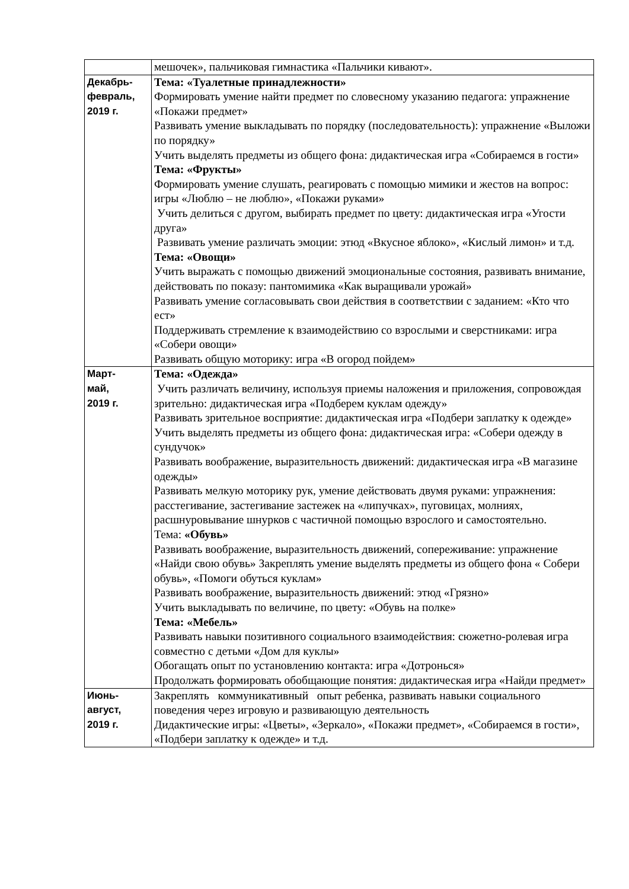| | мешочек», пальчиковая гимнастика «Пальчики кивают». |
| Декабрь- февраль, 2019 г. | Тема: «Туалетные принадлежности» Формировать умение найти предмет по словесному указанию педагога: упражнение «Покажи предмет» Развивать умение выкладывать по порядку (последовательность): упражнение «Выложи по порядку» Учить выделять предметы из общего фона: дидактическая игра «Собираемся в гости» Тема: «Фрукты» Формировать умение слушать, реагировать с помощью мимики и жестов на вопрос: игры «Люблю – не люблю», «Покажи руками» Учить делиться с другом, выбирать предмет по цвету: дидактическая игра «Угости друга» Развивать умение различать эмоции: этюд «Вкусное яблоко», «Кислый лимон» и т.д. Тема: «Овощи» Учить выражать с помощью движений эмоциональные состояния, развивать внимание, действовать по показу: пантомимика «Как выращивали урожай» Развивать умение согласовывать свои действия в соответствии с заданием: «Кто что ест» Поддерживать стремление к взаимодействию со взрослыми и сверстниками: игра «Собери овощи» Развивать общую моторику: игра «В огород пойдем» |
| Март- май, 2019 г. | Тема: «Одежда» Учить различать величину, используя приемы наложения и приложения, сопровождая зрительно: дидактическая игра «Подберем куклам одежду» Развивать зрительное восприятие: дидактическая игра «Подбери заплатку к одежде» Учить выделять предметы из общего фона: дидактическая игра: «Собери одежду в сундучок» Развивать воображение, выразительность движений: дидактическая игра «В магазине одежды» Развивать мелкую моторику рук, умение действовать двумя руками: упражнения: расстегивание, застегивание застежек на «липучках», пуговицах, молниях, расшнуровывание шнурков с частичной помощью взрослого и самостоятельно. Тема: «Обувь» Развивать воображение, выразительность движений, сопереживание: упражнение «Найди свою обувь» Закреплять умение выделять предметы из общего фона « Собери обувь», «Помоги обуться куклам» Развивать воображение, выразительность движений: этюд «Грязно» Учить выкладывать по величине, по цвету: «Обувь на полке» Тема: «Мебель» Развивать навыки позитивного социального взаимодействия: сюжетно-ролевая игра совместно с детьми «Дом для куклы» Обогащать опыт по установлению контакта: игра «Дотронься» Продолжать формировать обобщающие понятия: дидактическая игра «Найди предмет» |
| Июнь- август, 2019 г. | Закреплять коммуникативный опыт ребенка, развивать навыки социального поведения через игровую и развивающую деятельность Дидактические игры: «Цветы», «Зеркало», «Покажи предмет», «Собираемся в гости», «Подбери заплатку к одежде» и т.д. |